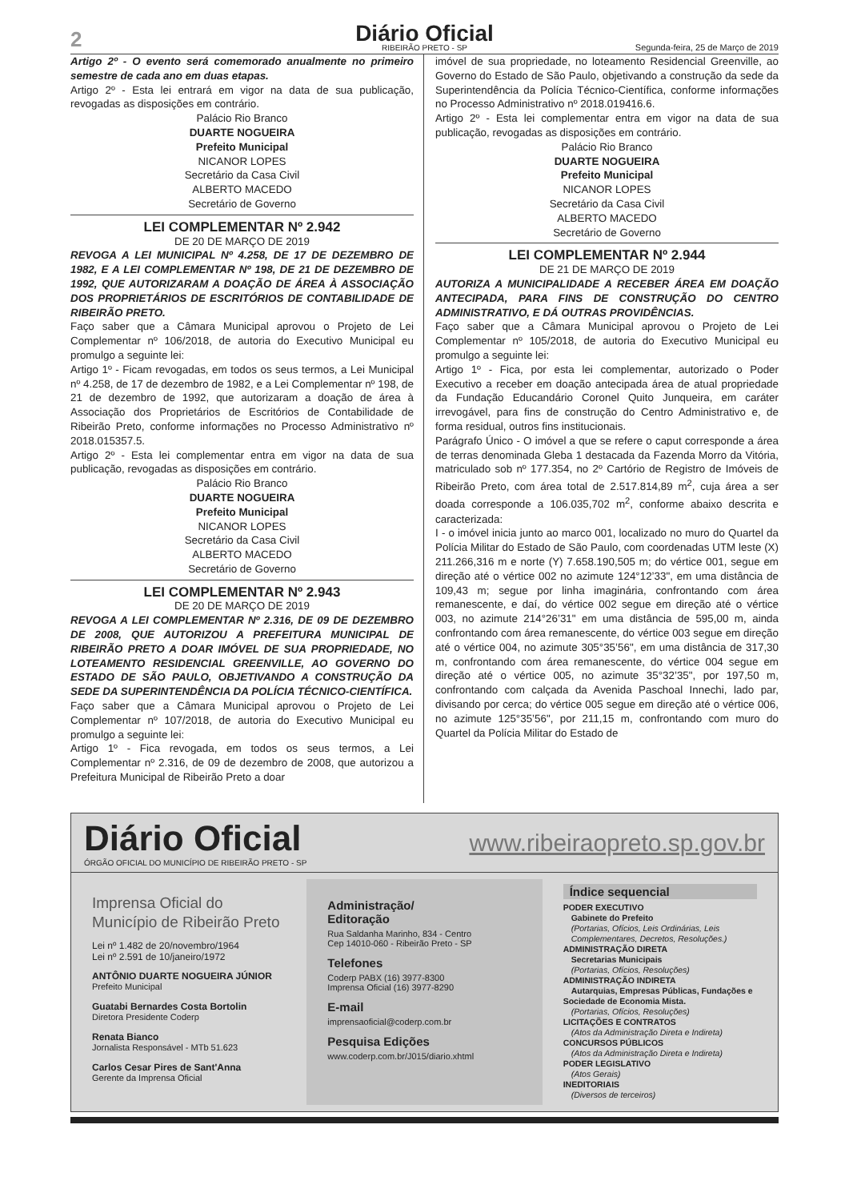2
Diário Oficial
RIBEIRÃO PRETO - SP
Segunda-feira, 25 de Março de 2019
Artigo 2º - O evento será comemorado anualmente no primeiro semestre de cada ano em duas etapas.
Artigo 2º - Esta lei entrará em vigor na data de sua publicação, revogadas as disposições em contrário.
Palácio Rio Branco
DUARTE NOGUEIRA
Prefeito Municipal
NICANOR LOPES
Secretário da Casa Civil
ALBERTO MACEDO
Secretário de Governo
LEI COMPLEMENTAR Nº 2.942
DE 20 DE MARÇO DE 2019
REVOGA A LEI MUNICIPAL Nº 4.258, DE 17 DE DEZEMBRO DE 1982, E A LEI COMPLEMENTAR Nº 198, DE 21 DE DEZEMBRO DE 1992, QUE AUTORIZARAM A DOAÇÃO DE ÁREA À ASSOCIAÇÃO DOS PROPRIETÁRIOS DE ESCRITÓRIOS DE CONTABILIDADE DE RIBEIRÃO PRETO.
Faço saber que a Câmara Municipal aprovou o Projeto de Lei Complementar nº 106/2018, de autoria do Executivo Municipal eu promulgo a seguinte lei:
Artigo 1º - Ficam revogadas, em todos os seus termos, a Lei Municipal nº 4.258, de 17 de dezembro de 1982, e a Lei Complementar nº 198, de 21 de dezembro de 1992, que autorizaram a doação de área à Associação dos Proprietários de Escritórios de Contabilidade de Ribeirão Preto, conforme informações no Processo Administrativo nº 2018.015357.5.
Artigo 2º - Esta lei complementar entra em vigor na data de sua publicação, revogadas as disposições em contrário.
Palácio Rio Branco
DUARTE NOGUEIRA
Prefeito Municipal
NICANOR LOPES
Secretário da Casa Civil
ALBERTO MACEDO
Secretário de Governo
LEI COMPLEMENTAR Nº 2.943
DE 20 DE MARÇO DE 2019
REVOGA A LEI COMPLEMENTAR Nº 2.316, DE 09 DE DEZEMBRO DE 2008, QUE AUTORIZOU A PREFEITURA MUNICIPAL DE RIBEIRÃO PRETO A DOAR IMÓVEL DE SUA PROPRIEDADE, NO LOTEAMENTO RESIDENCIAL GREENVILLE, AO GOVERNO DO ESTADO DE SÃO PAULO, OBJETIVANDO A CONSTRUÇÃO DA SEDE DA SUPERINTENDÊNCIA DA POLÍCIA TÉCNICO-CIENTÍFICA.
Faço saber que a Câmara Municipal aprovou o Projeto de Lei Complementar nº 107/2018, de autoria do Executivo Municipal eu promulgo a seguinte lei:
Artigo 1º - Fica revogada, em todos os seus termos, a Lei Complementar nº 2.316, de 09 de dezembro de 2008, que autorizou a Prefeitura Municipal de Ribeirão Preto a doar
imóvel de sua propriedade, no loteamento Residencial Greenville, ao Governo do Estado de São Paulo, objetivando a construção da sede da Superintendência da Polícia Técnico-Científica, conforme informações no Processo Administrativo nº 2018.019416.6.
Artigo 2º - Esta lei complementar entra em vigor na data de sua publicação, revogadas as disposições em contrário.
Palácio Rio Branco
DUARTE NOGUEIRA
Prefeito Municipal
NICANOR LOPES
Secretário da Casa Civil
ALBERTO MACEDO
Secretário de Governo
LEI COMPLEMENTAR Nº 2.944
DE 21 DE MARÇO DE 2019
AUTORIZA A MUNICIPALIDADE A RECEBER ÁREA EM DOAÇÃO ANTECIPADA, PARA FINS DE CONSTRUÇÃO DO CENTRO ADMINISTRATIVO, E DÁ OUTRAS PROVIDÊNCIAS.
Faço saber que a Câmara Municipal aprovou o Projeto de Lei Complementar nº 105/2018, de autoria do Executivo Municipal eu promulgo a seguinte lei:
Artigo 1º - Fica, por esta lei complementar, autorizado o Poder Executivo a receber em doação antecipada área de atual propriedade da Fundação Educandário Coronel Quito Junqueira, em caráter irrevogável, para fins de construção do Centro Administrativo e, de forma residual, outros fins institucionais.
Parágrafo Único - O imóvel a que se refere o caput corresponde a área de terras denominada Gleba 1 destacada da Fazenda Morro da Vitória, matriculado sob nº 177.354, no 2º Cartório de Registro de Imóveis de Ribeirão Preto, com área total de 2.517.814,89 m<sup>2</sup>, cuja área a ser doada corresponde a 106.035,702 m<sup>2</sup>, conforme abaixo descrita e caracterizada:
I - o imóvel inicia junto ao marco 001, localizado no muro do Quartel da Polícia Militar do Estado de São Paulo, com coordenadas UTM leste (X) 211.266,316 m e norte (Y) 7.658.190,505 m; do vértice 001, segue em direção até o vértice 002 no azimute 124°12’33", em uma distância de 109,43 m; segue por linha imaginária, confrontando com área remanescente, e daí, do vértice 002 segue em direção até o vértice 003, no azimute 214°26’31" em uma distância de 595,00 m, ainda confrontando com área remanescente, do vértice 003 segue em direção até o vértice 004, no azimute 305°35’56", em uma distância de 317,30 m, confrontando com área remanescente, do vértice 004 segue em direção até o vértice 005, no azimute 35°32’35", por 197,50 m, confrontando com calçada da Avenida Paschoal Innechi, lado par, divisando por cerca; do vértice 005 segue em direção até o vértice 006, no azimute 125°35’56", por 211,15 m, confrontando com muro do Quartel da Polícia Militar do Estado de
Diário Oficial
ÓRGÃO OFICIAL DO MUNICÍPIO DE RIBEIRÃO PRETO - SP
www.ribeiraopreto.sp.gov.br
Imprensa Oficial do
Município de Ribeirão Preto
Lei nº 1.482 de 20/novembro/1964
Lei nº 2.591 de 10/janeiro/1972
ANTÔNIO DUARTE NOGUEIRA JÚNIOR
Prefeito Municipal
Guatabi Bernardes Costa Bortolin
Diretora Presidente Coderp
Renata Bianco
Jornalista Responsável - MTb 51.623
Carlos Cesar Pires de Sant'Anna
Gerente da Imprensa Oficial
Administração/
Editoração
Rua Saldanha Marinho, 834 - Centro
Cep 14010-060 - Ribeirão Preto - SP
Telefones
Coderp PABX (16) 3977-8300
Imprensa Oficial (16) 3977-8290
E-mail
imprensaoficial@coderp.com.br
Pesquisa Edições
www.coderp.com.br/J015/diario.xhtml
Índice sequencial
PODER EXECUTIVO
Gabinete do Prefeito
(Portarias, Ofícios, Leis Ordinárias, Leis Complementares, Decretos, Resoluções.)
ADMINISTRAÇÃO DIRETA
Secretarias Municipais
(Portarias, Ofícios, Resoluções)
ADMINISTRAÇÃO INDIRETA
Autarquias, Empresas Públicas, Fundações e Sociedade de Economia Mista.
(Portarias, Ofícios, Resoluções)
LICITAÇÕES E CONTRATOS
(Atos da Administração Direta e Indireta)
CONCURSOS PÚBLICOS
(Atos da Administração Direta e Indireta)
PODER LEGISLATIVO
(Atos Gerais)
INEDITORIAIS
(Diversos de terceiros)